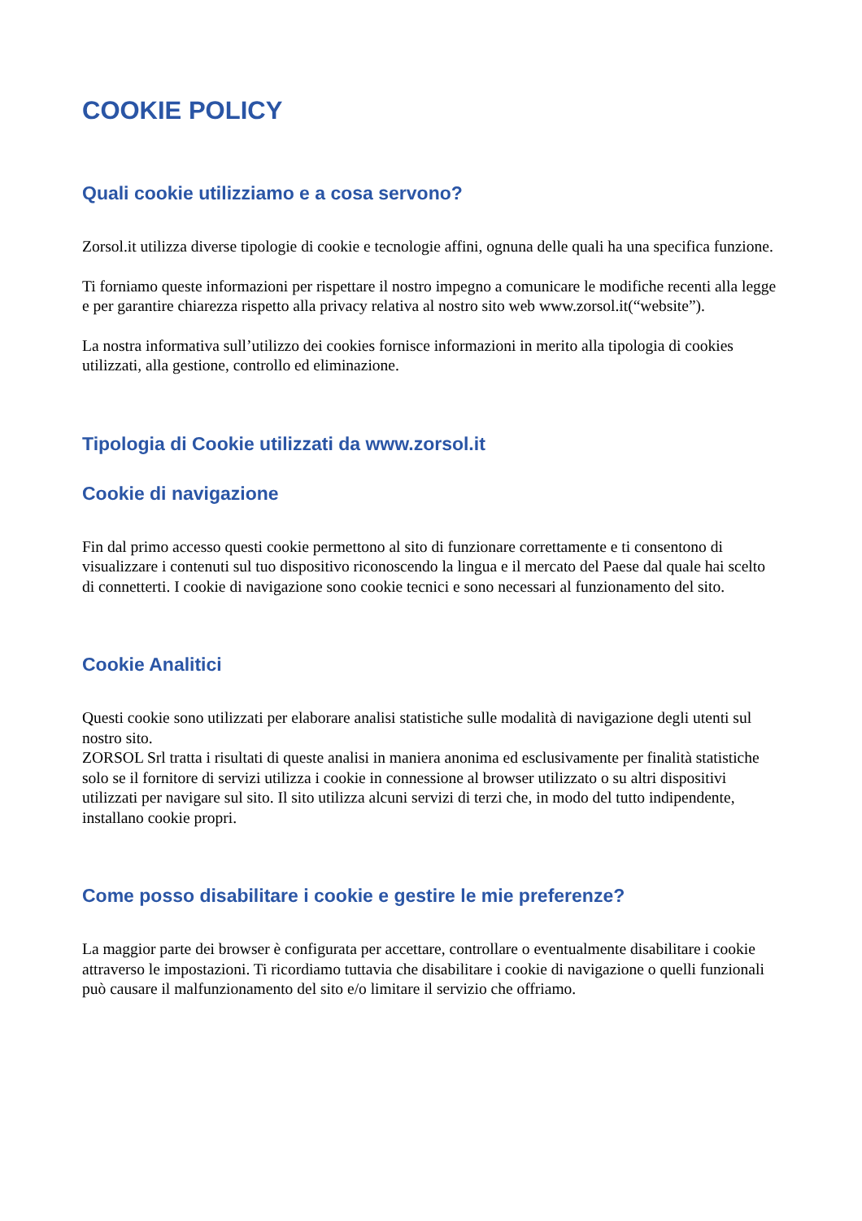COOKIE POLICY
Quali cookie utilizziamo e a cosa servono?
Zorsol.it utilizza diverse tipologie di cookie e tecnologie affini, ognuna delle quali ha una specifica funzione.
Ti forniamo queste informazioni per rispettare il nostro impegno a comunicare le modifiche recenti alla legge e per garantire chiarezza rispetto alla privacy relativa al nostro sito web www.zorsol.it(“website”).
La nostra informativa sull’utilizzo dei cookies fornisce informazioni in merito alla tipologia di cookies utilizzati, alla gestione, controllo ed eliminazione.
Tipologia di Cookie utilizzati da www.zorsol.it
Cookie di navigazione
Fin dal primo accesso questi cookie permettono al sito di funzionare correttamente e ti consentono di visualizzare i contenuti sul tuo dispositivo riconoscendo la lingua e il mercato del Paese dal quale hai scelto di connetterti. I cookie di navigazione sono cookie tecnici e sono necessari al funzionamento del sito.
Cookie Analitici
Questi cookie sono utilizzati per elaborare analisi statistiche sulle modalità di navigazione degli utenti sul nostro sito.
ZORSOL Srl tratta i risultati di queste analisi in maniera anonima ed esclusivamente per finalità statistiche solo se il fornitore di servizi utilizza i cookie in connessione al browser utilizzato o su altri dispositivi utilizzati per navigare sul sito. Il sito utilizza alcuni servizi di terzi che, in modo del tutto indipendente, installano cookie propri.
Come posso disabilitare i cookie e gestire le mie preferenze?
La maggior parte dei browser è configurata per accettare, controllare o eventualmente disabilitare i cookie attraverso le impostazioni. Ti ricordiamo tuttavia che disabilitare i cookie di navigazione o quelli funzionali può causare il malfunzionamento del sito e/o limitare il servizio che offriamo.